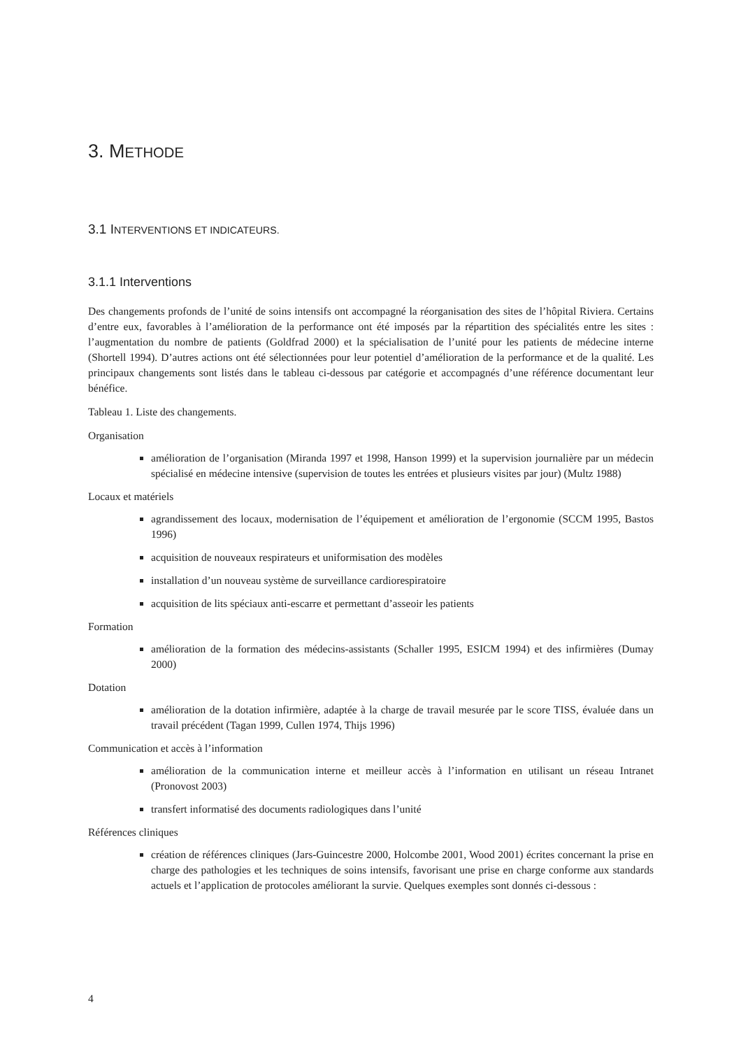3. METHODE
3.1 INTERVENTIONS ET INDICATEURS.
3.1.1 Interventions
Des changements profonds de l’unité de soins intensifs ont accompagné la réorganisation des sites de l’hôpital Riviera. Certains d’entre eux, favorables à l’amélioration de la performance ont été imposés par la répartition des spécialités entre les sites : l’augmentation du nombre de patients (Goldfrad 2000) et la spécialisation de l’unité pour les patients de médecine interne (Shortell 1994). D’autres actions ont été sélectionnées pour leur potentiel d’amélioration de la performance et de la qualité. Les principaux changements sont listés dans le tableau ci-dessous par catégorie et accompagnés d’une référence documentant leur bénéfice.
Tableau 1. Liste des changements.
Organisation
amélioration de l’organisation (Miranda 1997 et 1998, Hanson 1999) et la supervision journalière par un médecin spécialisé en médecine intensive (supervision de toutes les entrées et plusieurs visites par jour) (Multz 1988)
Locaux et matériels
agrandissement des locaux, modernisation de l’équipement et amélioration de l’ergonomie (SCCM 1995, Bastos 1996)
acquisition de nouveaux respirateurs et uniformisation des modèles
installation d’un nouveau système de surveillance cardiorespiratoire
acquisition de lits spéciaux anti-escarre et permettant d’asseoir les patients
Formation
amélioration de la formation des médecins-assistants (Schaller 1995, ESICM 1994) et des infirmières (Dumay 2000)
Dotation
amélioration de la dotation infirmière, adaptée à la charge de travail mesurée par le score TISS, évaluée dans un travail précédent (Tagan 1999, Cullen 1974, Thijs 1996)
Communication et accès à l’information
amélioration de la communication interne et meilleur accès à l’information en utilisant un réseau Intranet (Pronovost 2003)
transfert informatisé des documents radiologiques dans l’unité
Références cliniques
création de références cliniques (Jars-Guincestre 2000, Holcombe 2001, Wood 2001) écrites concernant la prise en charge des pathologies et les techniques de soins intensifs, favorisant une prise en charge conforme aux standards actuels et l’application de protocoles améliorant la survie. Quelques exemples sont donnés ci-dessous :
4